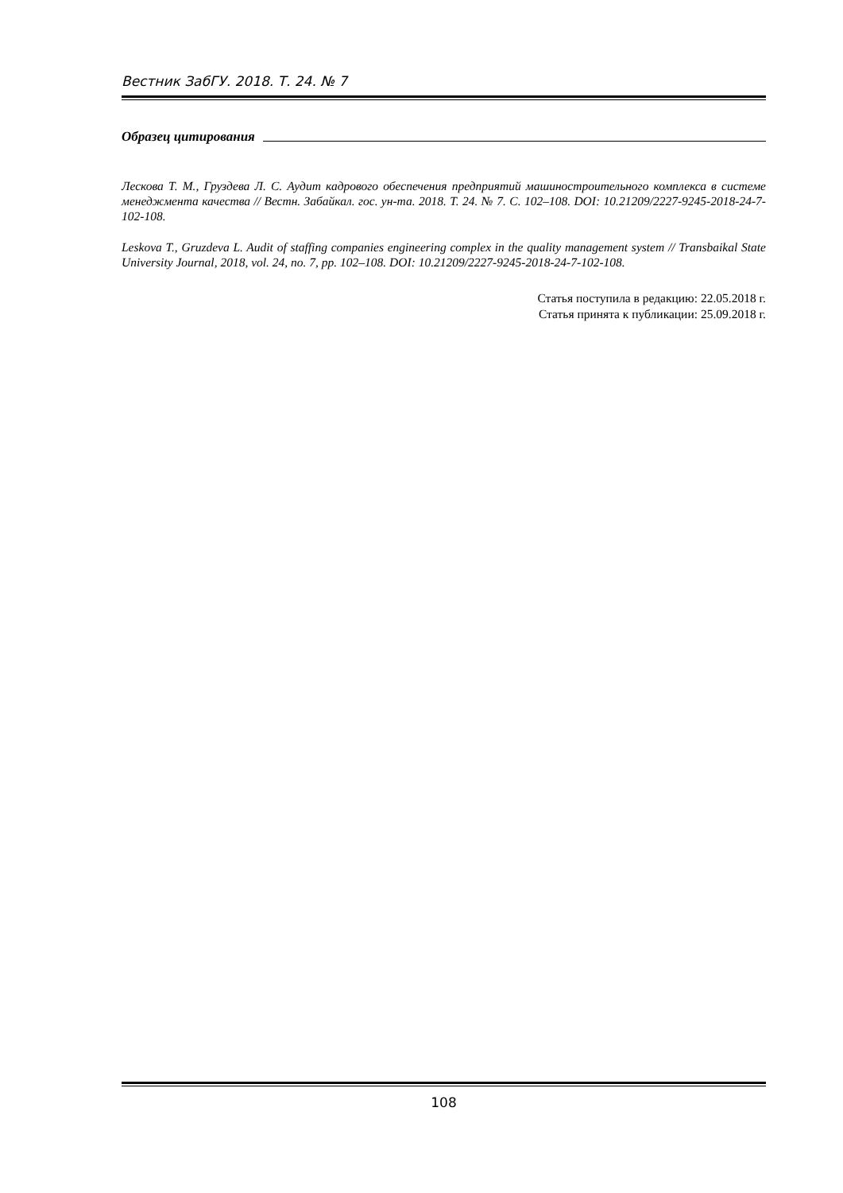Вестник ЗабГУ. 2018. Т. 24. № 7
Образец цитирования
Лескова Т. М., Груздева Л. С. Аудит кадрового обеспечения предприятий машиностроительного комплекса в системе менеджмента качества // Вестн. Забайкал. гос. ун-та. 2018. Т. 24. № 7. С. 102–108. DOI: 10.21209/2227-9245-2018-24-7-102-108.
Leskova T., Gruzdeva L. Audit of staffing companies engineering complex in the quality management system // Transbaikal State University Journal, 2018, vol. 24, no. 7, pp. 102–108. DOI: 10.21209/2227-9245-2018-24-7-102-108.
Статья поступила в редакцию: 22.05.2018 г.
Статья принята к публикации: 25.09.2018 г.
108